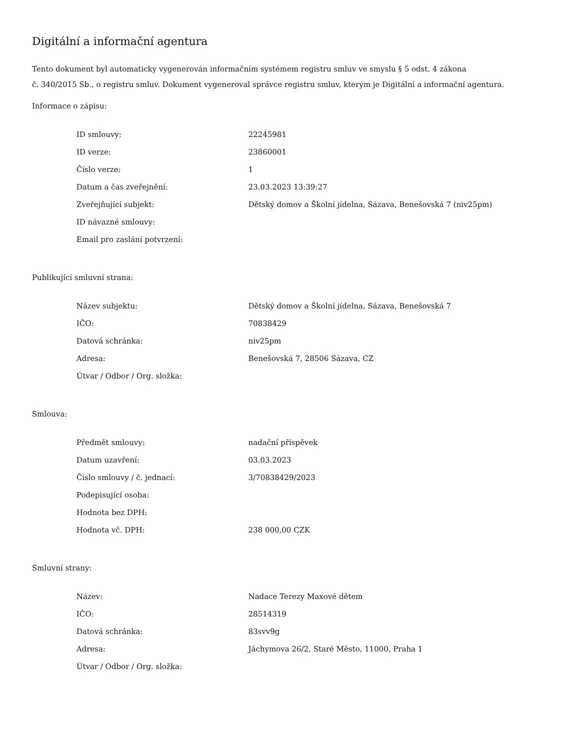Digitální a informační agentura
Tento dokument byl automaticky vygenerován informačním systémem registru smluv ve smyslu § 5 odst. 4 zákona
č. 340/2015 Sb., o registru smluv. Dokument vygeneroval správce registru smluv, kterým je Digitální a informační agentura.
Informace o zápisu:
| ID smlouvy: | 22245981 |
| ID verze: | 23860001 |
| Číslo verze: | 1 |
| Datum a čas zveřejnění: | 23.03.2023 13:39:27 |
| Zveřejňující subjekt: | Dětský domov a Školní jídelna, Sázava, Benešovská 7 (niv25pm) |
| ID návazné smlouvy: | |
| Email pro zaslání potvrzení: | |
Publikující smluvní strana:
| Název subjektu: | Dětský domov a Školní jídelna, Sázava, Benešovská 7 |
| IČO: | 70838429 |
| Datová schránka: | niv25pm |
| Adresa: | Benešovská 7, 28506 Sázava, CZ |
| Útvar / Odbor / Org. složka: | |
Smlouva:
| Předmět smlouvy: | nadační příspěvek |
| Datum uzavření: | 03.03.2023 |
| Číslo smlouvy / č. jednací: | 3/70838429/2023 |
| Podepisující osoba: | |
| Hodnota bez DPH: | |
| Hodnota vč. DPH: | 238 000,00 CZK |
Smluvní strany:
| Název: | Nadace Terezy Maxové dětem |
| IČO: | 28514319 |
| Datová schránka: | 83svv9g |
| Adresa: | Jáchymova 26/2, Staré Město, 11000, Praha 1 |
| Útvar / Odbor / Org. složka: | |